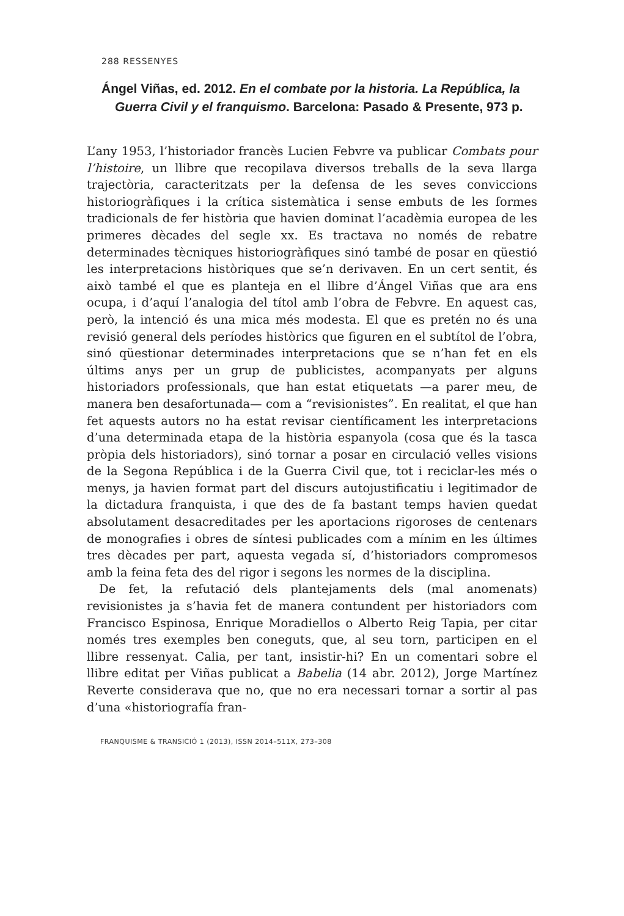288 RESSENYES
Ángel Viñas, ed. 2012. En el combate por la historia. La República, la Guerra Civil y el franquismo. Barcelona: Pasado & Presente, 973 p.
L’any 1953, l’historiador francès Lucien Febvre va publicar Combats pour l’histoire, un llibre que recopilava diversos treballs de la seva llarga trajectòria, caracteritzats per la defensa de les seves conviccions historiogràfiques i la crítica sistemàtica i sense embuts de les formes tradicionals de fer història que havien dominat l’acadèmia europea de les primeres dècades del segle xx. Es tractava no només de rebatre determinades tècniques historiogràfiques sinó també de posar en qüestió les interpretacions històriques que se’n derivaven. En un cert sentit, és això també el que es planteja en el llibre d’Ángel Viñas que ara ens ocupa, i d’aquí l’analogia del títol amb l’obra de Febvre. En aquest cas, però, la intenció és una mica més modesta. El que es pretén no és una revisió general dels períodes històrics que figuren en el subtítol de l’obra, sinó qüestionar determinades interpretacions que se n’han fet en els últims anys per un grup de publicistes, acompanyats per alguns historiadors professionals, que han estat etiquetats —a parer meu, de manera ben desafortunada— com a “revisionistes”. En realitat, el que han fet aquests autors no ha estat revisar científicament les interpretacions d’una determinada etapa de la història espanyola (cosa que és la tasca pròpia dels historiadors), sinó tornar a posar en circulació velles visions de la Segona República i de la Guerra Civil que, tot i reciclar-les més o menys, ja havien format part del discurs autojustificatiu i legitimador de la dictadura franquista, i que des de fa bastant temps havien quedat absolutament desacreditades per les aportacions rigoroses de centenars de monografies i obres de síntesi publicades com a mínim en les últimes tres dècades per part, aquesta vegada sí, d’historiadors compromesos amb la feina feta des del rigor i segons les normes de la disciplina.
De fet, la refutació dels plantejaments dels (mal anomenats) revisionistes ja s’havia fet de manera contundent per historiadors com Francisco Espinosa, Enrique Moradiellos o Alberto Reig Tapia, per citar només tres exemples ben coneguts, que, al seu torn, participen en el llibre ressenyat. Calia, per tant, insistir-hi? En un comentari sobre el llibre editat per Viñas publicat a Babelia (14 abr. 2012), Jorge Martínez Reverte considerava que no, que no era necessari tornar a sortir al pas d’una «historiografía fran-
FRANQUISME & TRANSICIÓ 1 (2013), ISSN 2014–511X, 273–308